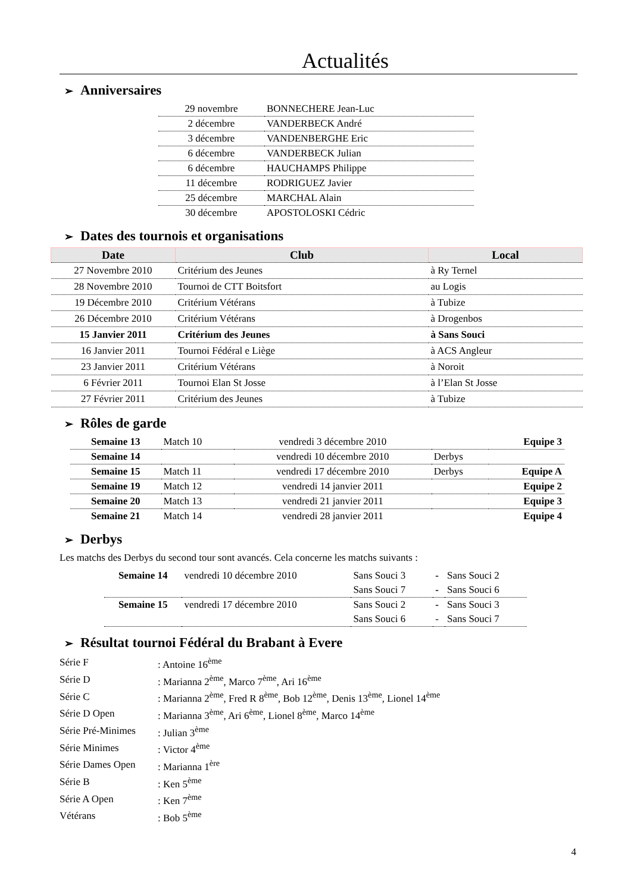Actualités
➢ Anniversaires
| 29 novembre | BONNECHERE Jean-Luc |
| 2 décembre | VANDERBECK André |
| 3 décembre | VANDENBERGHE Eric |
| 6 décembre | VANDERBECK Julian |
| 6 décembre | HAUCHAMPS Philippe |
| 11 décembre | RODRIGUEZ Javier |
| 25 décembre | MARCHAL Alain |
| 30 décembre | APOSTOLOSKI Cédric |
➢ Dates des tournois et organisations
| Date | Club | Local |
| --- | --- | --- |
| 27 Novembre 2010 | Critérium des Jeunes | à Ry Ternel |
| 28 Novembre 2010 | Tournoi de CTT Boitsfort | au Logis |
| 19 Décembre 2010 | Critérium Vétérans | à Tubize |
| 26 Décembre 2010 | Critérium Vétérans | à Drogenbos |
| 15 Janvier 2011 | Critérium des Jeunes | à Sans Souci |
| 16 Janvier 2011 | Tournoi Fédéral e Liège | à ACS Angleur |
| 23 Janvier 2011 | Critérium Vétérans | à Noroit |
| 6 Février 2011 | Tournoi Elan St Josse | à l’Elan St Josse |
| 27 Février 2011 | Critérium des Jeunes | à Tubize |
➢ Rôles de garde
| Semaine 13 | Match 10 | vendredi 3 décembre 2010 | | Equipe 3 |
| Semaine 14 | | vendredi 10 décembre 2010 | Derbys | |
| Semaine 15 | Match 11 | vendredi 17 décembre 2010 | Derbys | Equipe A |
| Semaine 19 | Match 12 | vendredi 14 janvier 2011 | | Equipe 2 |
| Semaine 20 | Match 13 | vendredi 21 janvier 2011 | | Equipe 3 |
| Semaine 21 | Match 14 | vendredi 28 janvier 2011 | | Equipe 4 |
➢ Derbys
Les matchs des Derbys du second tour sont avancés. Cela concerne les matchs suivants :
| Semaine 14 | vendredi 10 décembre 2010 | Sans Souci 3 | - | Sans Souci 2 |
| | | Sans Souci 7 | - | Sans Souci 6 |
| Semaine 15 | vendredi 17 décembre 2010 | Sans Souci 2 | - | Sans Souci 3 |
| | | Sans Souci 6 | - | Sans Souci 7 |
➢ Résultat tournoi Fédéral du Brabant à Evere
| Série F | : Antoine 16<sup>ème</sup> |
| Série D | : Marianna 2<sup>ème</sup>, Marco 7<sup>ème</sup>, Ari 16<sup>ème</sup> |
| Série C | : Marianna 2<sup>ème</sup>, Fred R 8<sup>ème</sup>, Bob 12<sup>ème</sup>, Denis 13<sup>ème</sup>, Lionel 14<sup>ème</sup> |
| Série D Open | : Marianna 3<sup>ème</sup>, Ari 6<sup>ème</sup>, Lionel 8<sup>ème</sup>, Marco 14<sup>ème</sup> |
| Série Pré-Minimes | : Julian 3<sup>ème</sup> |
| Série Minimes | : Victor 4<sup>ème</sup> |
| Série Dames Open | : Marianna 1<sup>ère</sup> |
| Série B | : Ken 5<sup>ème</sup> |
| Série A Open | : Ken 7<sup>ème</sup> |
| Vétérans | : Bob 5<sup>ème</sup> |
4